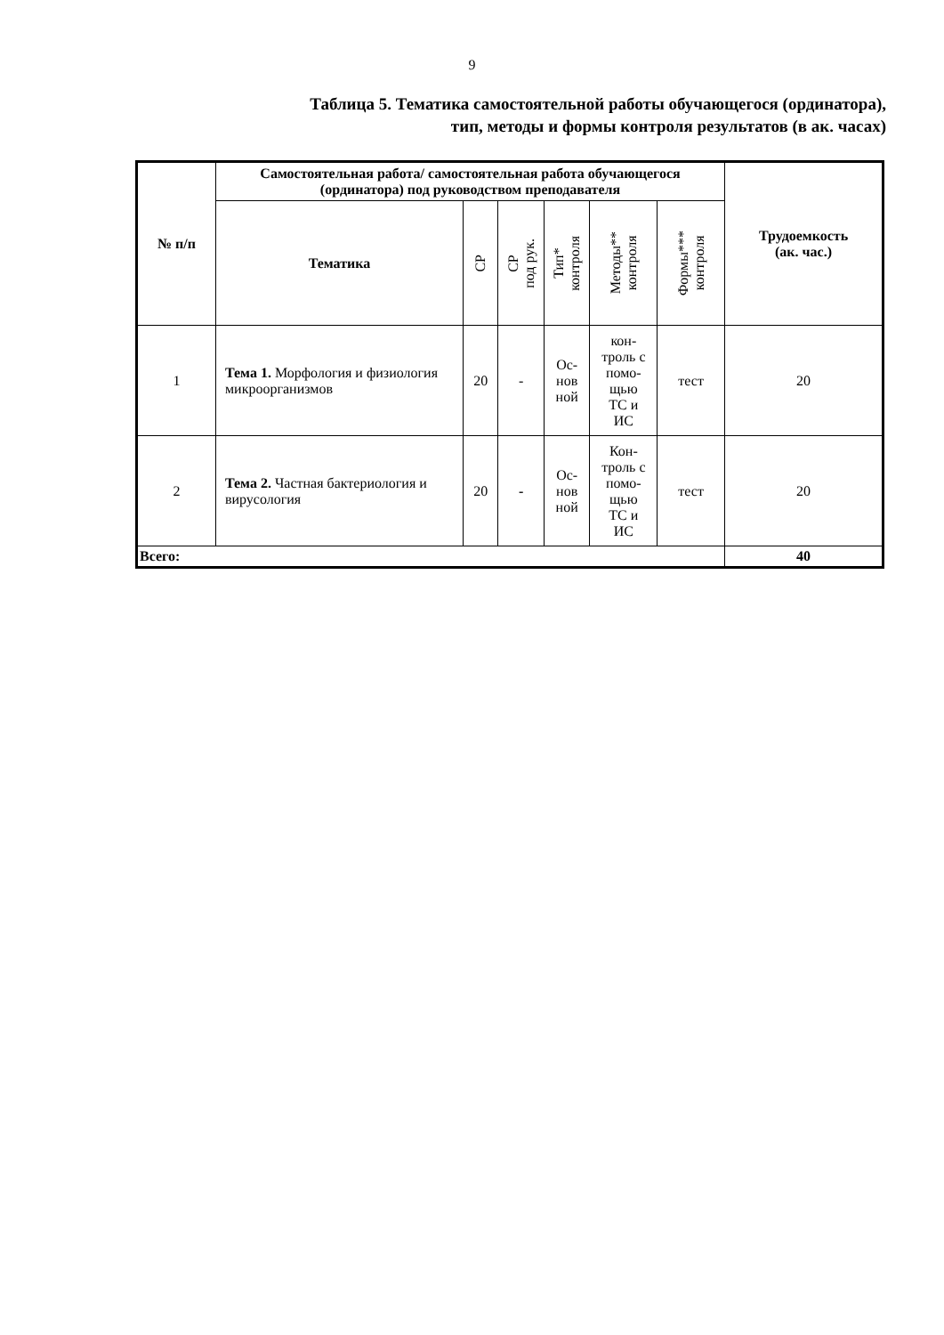9
Таблица 5. Тематика самостоятельной работы обучающегося (ординатора),
тип, методы и формы контроля результатов (в ак. часах)
| № п/п | Самостоятельная работа/ самостоятельная работа обучающегося (ординатора) под руководством преподавателя | | | | | | Трудоемкость (ак. час.) |
| --- | --- | --- | --- | --- | --- | --- | --- |
| | Тематика | СР | СР под рук. | Тип* контроля | Методы** контроля | Формы*** контроля | |
| 1 | Тема 1. Морфология и физиология микроорганизмов | 20 | - | Ос- нов ной | кон- троль с помо- щью ТС и ИС | тест | 20 |
| 2 | Тема 2. Частная бактериология и вирусология | 20 | - | Ос- нов ной | Кон- троль с помо- щью ТС и ИС | тест | 20 |
| Всего: | | | | | | | 40 |